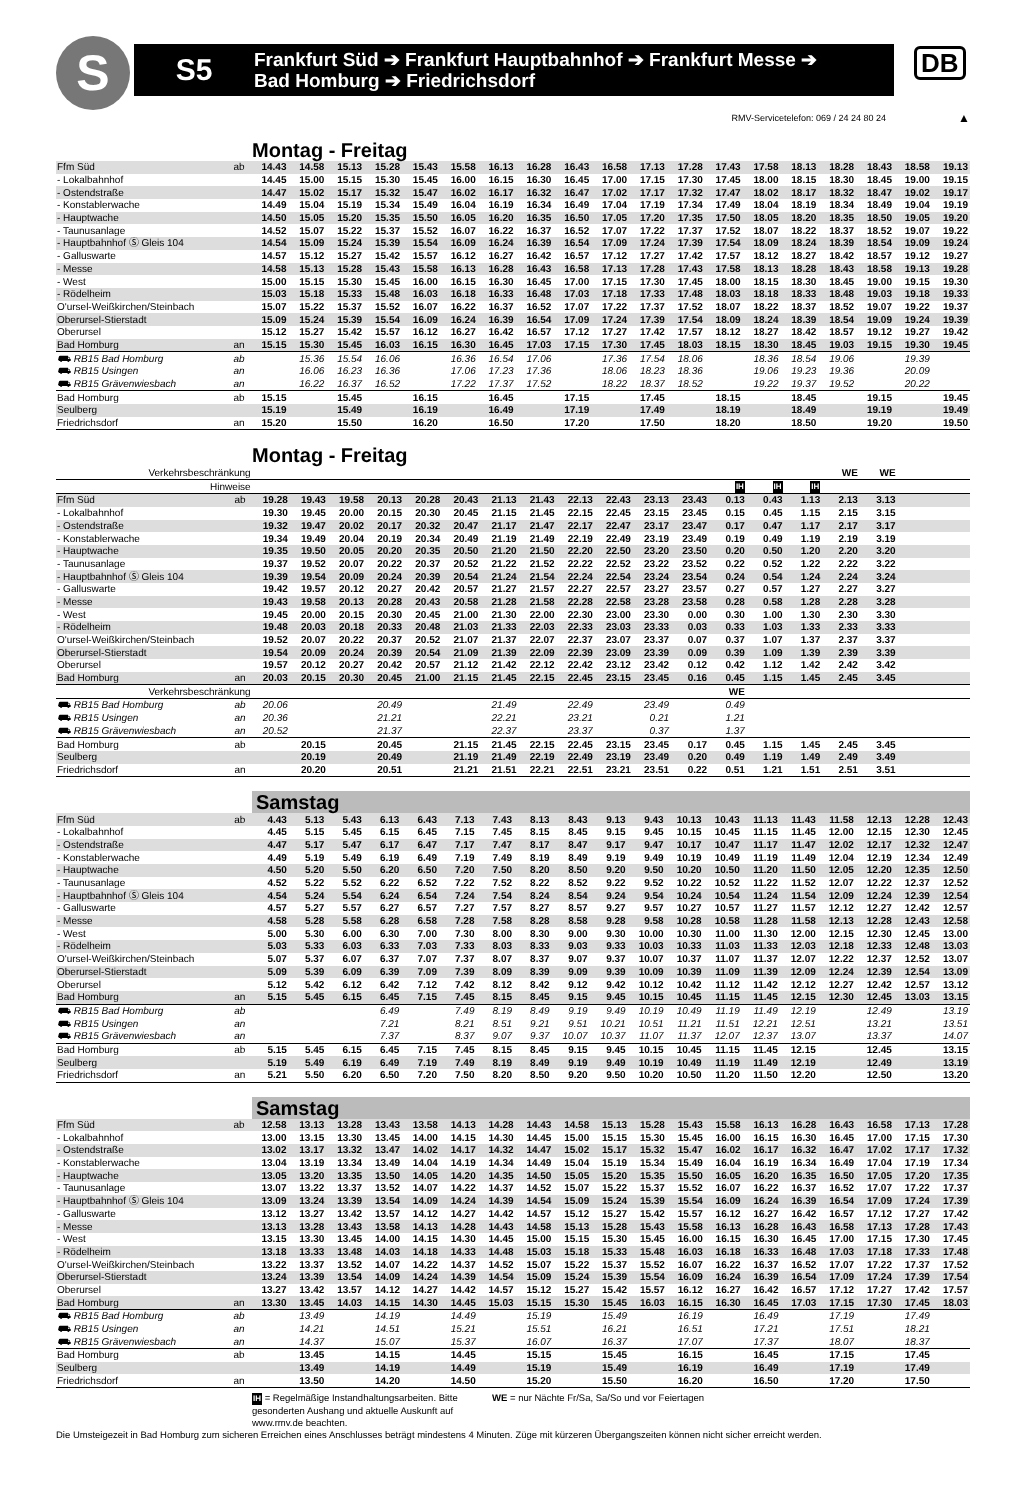S
S5
Frankfurt Süd ➔ Frankfurt Hauptbahnhof ➔ Frankfurt Messe ➔
Bad Homburg ➔ Friedrichsdorf
DB
RMV-Servicetelefon: 069 / 24 24 80 24
▲
Montag - Freitag
| Ffm Süd | ab | 14.43 | 14.58 | 15.13 | 15.28 | 15.43 | 15.58 | 16.13 | 16.28 | 16.43 | 16.58 | 17.13 | 17.28 | 17.43 | 17.58 | 18.13 | 18.28 | 18.43 | 18.58 | 19.13 |
| - Lokalbahnhof | | 14.45 | 15.00 | 15.15 | 15.30 | 15.45 | 16.00 | 16.15 | 16.30 | 16.45 | 17.00 | 17.15 | 17.30 | 17.45 | 18.00 | 18.15 | 18.30 | 18.45 | 19.00 | 19.15 |
| - Ostendstraße | | 14.47 | 15.02 | 15.17 | 15.32 | 15.47 | 16.02 | 16.17 | 16.32 | 16.47 | 17.02 | 17.17 | 17.32 | 17.47 | 18.02 | 18.17 | 18.32 | 18.47 | 19.02 | 19.17 |
| - Konstablerwache | | 14.49 | 15.04 | 15.19 | 15.34 | 15.49 | 16.04 | 16.19 | 16.34 | 16.49 | 17.04 | 17.19 | 17.34 | 17.49 | 18.04 | 18.19 | 18.34 | 18.49 | 19.04 | 19.19 |
| - Hauptwache | | 14.50 | 15.05 | 15.20 | 15.35 | 15.50 | 16.05 | 16.20 | 16.35 | 16.50 | 17.05 | 17.20 | 17.35 | 17.50 | 18.05 | 18.20 | 18.35 | 18.50 | 19.05 | 19.20 |
| - Taunusanlage | | 14.52 | 15.07 | 15.22 | 15.37 | 15.52 | 16.07 | 16.22 | 16.37 | 16.52 | 17.07 | 17.22 | 17.37 | 17.52 | 18.07 | 18.22 | 18.37 | 18.52 | 19.07 | 19.22 |
| - Hauptbahnhof Ⓢ Gleis 104 | | 14.54 | 15.09 | 15.24 | 15.39 | 15.54 | 16.09 | 16.24 | 16.39 | 16.54 | 17.09 | 17.24 | 17.39 | 17.54 | 18.09 | 18.24 | 18.39 | 18.54 | 19.09 | 19.24 |
| - Galluswarte | | 14.57 | 15.12 | 15.27 | 15.42 | 15.57 | 16.12 | 16.27 | 16.42 | 16.57 | 17.12 | 17.27 | 17.42 | 17.57 | 18.12 | 18.27 | 18.42 | 18.57 | 19.12 | 19.27 |
| - Messe | | 14.58 | 15.13 | 15.28 | 15.43 | 15.58 | 16.13 | 16.28 | 16.43 | 16.58 | 17.13 | 17.28 | 17.43 | 17.58 | 18.13 | 18.28 | 18.43 | 18.58 | 19.13 | 19.28 |
| - West | | 15.00 | 15.15 | 15.30 | 15.45 | 16.00 | 16.15 | 16.30 | 16.45 | 17.00 | 17.15 | 17.30 | 17.45 | 18.00 | 18.15 | 18.30 | 18.45 | 19.00 | 19.15 | 19.30 |
| - Rödelheim | | 15.03 | 15.18 | 15.33 | 15.48 | 16.03 | 16.18 | 16.33 | 16.48 | 17.03 | 17.18 | 17.33 | 17.48 | 18.03 | 18.18 | 18.33 | 18.48 | 19.03 | 19.18 | 19.33 |
| O'ursel-Weißkirchen/Steinbach | | 15.07 | 15.22 | 15.37 | 15.52 | 16.07 | 16.22 | 16.37 | 16.52 | 17.07 | 17.22 | 17.37 | 17.52 | 18.07 | 18.22 | 18.37 | 18.52 | 19.07 | 19.22 | 19.37 |
| Oberursel-Stierstadt | | 15.09 | 15.24 | 15.39 | 15.54 | 16.09 | 16.24 | 16.39 | 16.54 | 17.09 | 17.24 | 17.39 | 17.54 | 18.09 | 18.24 | 18.39 | 18.54 | 19.09 | 19.24 | 19.39 |
| Oberursel | | 15.12 | 15.27 | 15.42 | 15.57 | 16.12 | 16.27 | 16.42 | 16.57 | 17.12 | 17.27 | 17.42 | 17.57 | 18.12 | 18.27 | 18.42 | 18.57 | 19.12 | 19.27 | 19.42 |
| Bad Homburg | an | 15.15 | 15.30 | 15.45 | 16.03 | 16.15 | 16.30 | 16.45 | 17.03 | 17.15 | 17.30 | 17.45 | 18.03 | 18.15 | 18.30 | 18.45 | 19.03 | 19.15 | 19.30 | 19.45 |
| ⛟ RB15 Bad Homburg | ab | | 15.36 | 15.54 | 16.06 | | 16.36 | 16.54 | 17.06 | | 17.36 | 17.54 | 18.06 | | 18.36 | 18.54 | 19.06 | | 19.39 | |
| ⛟ RB15 Usingen | an | | 16.06 | 16.23 | 16.36 | | 17.06 | 17.23 | 17.36 | | 18.06 | 18.23 | 18.36 | | 19.06 | 19.23 | 19.36 | | 20.09 | |
| ⛟ RB15 Grävenwiesbach | an | | 16.22 | 16.37 | 16.52 | | 17.22 | 17.37 | 17.52 | | 18.22 | 18.37 | 18.52 | | 19.22 | 19.37 | 19.52 | | 20.22 | |
| Bad Homburg | ab | 15.15 | | 15.45 | | 16.15 | | 16.45 | | 17.15 | | 17.45 | | 18.15 | | 18.45 | | 19.15 | | 19.45 |
| Seulberg | | 15.19 | | 15.49 | | 16.19 | | 16.49 | | 17.19 | | 17.49 | | 18.19 | | 18.49 | | 19.19 | | 19.49 |
| Friedrichsdorf | an | 15.20 | | 15.50 | | 16.20 | | 16.50 | | 17.20 | | 17.50 | | 18.20 | | 18.50 | | 19.20 | | 19.50 |
Montag - Freitag
| Verkehrsbeschränkung | | | | | | | | | | | | | | | | | WE | WE | | |
| Hinweise | | | | | | | | | | | | | | IH | IH | IH | | | | |
| Ffm Süd | ab | 19.28 | 19.43 | 19.58 | 20.13 | 20.28 | 20.43 | 21.13 | 21.43 | 22.13 | 22.43 | 23.13 | 23.43 | 0.13 | 0.43 | 1.13 | 2.13 | 3.13 | | |
| - Lokalbahnhof | | 19.30 | 19.45 | 20.00 | 20.15 | 20.30 | 20.45 | 21.15 | 21.45 | 22.15 | 22.45 | 23.15 | 23.45 | 0.15 | 0.45 | 1.15 | 2.15 | 3.15 | | |
| - Ostendstraße | | 19.32 | 19.47 | 20.02 | 20.17 | 20.32 | 20.47 | 21.17 | 21.47 | 22.17 | 22.47 | 23.17 | 23.47 | 0.17 | 0.47 | 1.17 | 2.17 | 3.17 | | |
| - Konstablerwache | | 19.34 | 19.49 | 20.04 | 20.19 | 20.34 | 20.49 | 21.19 | 21.49 | 22.19 | 22.49 | 23.19 | 23.49 | 0.19 | 0.49 | 1.19 | 2.19 | 3.19 | | |
| - Hauptwache | | 19.35 | 19.50 | 20.05 | 20.20 | 20.35 | 20.50 | 21.20 | 21.50 | 22.20 | 22.50 | 23.20 | 23.50 | 0.20 | 0.50 | 1.20 | 2.20 | 3.20 | | |
| - Taunusanlage | | 19.37 | 19.52 | 20.07 | 20.22 | 20.37 | 20.52 | 21.22 | 21.52 | 22.22 | 22.52 | 23.22 | 23.52 | 0.22 | 0.52 | 1.22 | 2.22 | 3.22 | | |
| - Hauptbahnhof Ⓢ Gleis 104 | | 19.39 | 19.54 | 20.09 | 20.24 | 20.39 | 20.54 | 21.24 | 21.54 | 22.24 | 22.54 | 23.24 | 23.54 | 0.24 | 0.54 | 1.24 | 2.24 | 3.24 | | |
| - Galluswarte | | 19.42 | 19.57 | 20.12 | 20.27 | 20.42 | 20.57 | 21.27 | 21.57 | 22.27 | 22.57 | 23.27 | 23.57 | 0.27 | 0.57 | 1.27 | 2.27 | 3.27 | | |
| - Messe | | 19.43 | 19.58 | 20.13 | 20.28 | 20.43 | 20.58 | 21.28 | 21.58 | 22.28 | 22.58 | 23.28 | 23.58 | 0.28 | 0.58 | 1.28 | 2.28 | 3.28 | | |
| - West | | 19.45 | 20.00 | 20.15 | 20.30 | 20.45 | 21.00 | 21.30 | 22.00 | 22.30 | 23.00 | 23.30 | 0.00 | 0.30 | 1.00 | 1.30 | 2.30 | 3.30 | | |
| - Rödelheim | | 19.48 | 20.03 | 20.18 | 20.33 | 20.48 | 21.03 | 21.33 | 22.03 | 22.33 | 23.03 | 23.33 | 0.03 | 0.33 | 1.03 | 1.33 | 2.33 | 3.33 | | |
| O'ursel-Weißkirchen/Steinbach | | 19.52 | 20.07 | 20.22 | 20.37 | 20.52 | 21.07 | 21.37 | 22.07 | 22.37 | 23.07 | 23.37 | 0.07 | 0.37 | 1.07 | 1.37 | 2.37 | 3.37 | | |
| Oberursel-Stierstadt | | 19.54 | 20.09 | 20.24 | 20.39 | 20.54 | 21.09 | 21.39 | 22.09 | 22.39 | 23.09 | 23.39 | 0.09 | 0.39 | 1.09 | 1.39 | 2.39 | 3.39 | | |
| Oberursel | | 19.57 | 20.12 | 20.27 | 20.42 | 20.57 | 21.12 | 21.42 | 22.12 | 22.42 | 23.12 | 23.42 | 0.12 | 0.42 | 1.12 | 1.42 | 2.42 | 3.42 | | |
| Bad Homburg | an | 20.03 | 20.15 | 20.30 | 20.45 | 21.00 | 21.15 | 21.45 | 22.15 | 22.45 | 23.15 | 23.45 | 0.16 | 0.45 | 1.15 | 1.45 | 2.45 | 3.45 | | |
| Verkehrsbeschränkung | | | | | | | | | | | | | | WE | | | | | | |
| ⛟ RB15 Bad Homburg | ab | 20.06 | | | 20.49 | | | 21.49 | | 22.49 | | 23.49 | | 0.49 | | | | | | |
| ⛟ RB15 Usingen | an | 20.36 | | | 21.21 | | | 22.21 | | 23.21 | | 0.21 | | 1.21 | | | | | | |
| ⛟ RB15 Grävenwiesbach | an | 20.52 | | | 21.37 | | | 22.37 | | 23.37 | | 0.37 | | 1.37 | | | | | | |
| Bad Homburg | ab | | 20.15 | | 20.45 | | 21.15 | 21.45 | 22.15 | 22.45 | 23.15 | 23.45 | 0.17 | 0.45 | 1.15 | 1.45 | 2.45 | 3.45 | | |
| Seulberg | | | 20.19 | | 20.49 | | 21.19 | 21.49 | 22.19 | 22.49 | 23.19 | 23.49 | 0.20 | 0.49 | 1.19 | 1.49 | 2.49 | 3.49 | | |
| Friedrichsdorf | an | | 20.20 | | 20.51 | | 21.21 | 21.51 | 22.21 | 22.51 | 23.21 | 23.51 | 0.22 | 0.51 | 1.21 | 1.51 | 2.51 | 3.51 | | |
Samstag
| Ffm Süd | ab | 4.43 | 5.13 | 5.43 | 6.13 | 6.43 | 7.13 | 7.43 | 8.13 | 8.43 | 9.13 | 9.43 | 10.13 | 10.43 | 11.13 | 11.43 | 11.58 | 12.13 | 12.28 | 12.43 |
| - Lokalbahnhof | | 4.45 | 5.15 | 5.45 | 6.15 | 6.45 | 7.15 | 7.45 | 8.15 | 8.45 | 9.15 | 9.45 | 10.15 | 10.45 | 11.15 | 11.45 | 12.00 | 12.15 | 12.30 | 12.45 |
| - Ostendstraße | | 4.47 | 5.17 | 5.47 | 6.17 | 6.47 | 7.17 | 7.47 | 8.17 | 8.47 | 9.17 | 9.47 | 10.17 | 10.47 | 11.17 | 11.47 | 12.02 | 12.17 | 12.32 | 12.47 |
| - Konstablerwache | | 4.49 | 5.19 | 5.49 | 6.19 | 6.49 | 7.19 | 7.49 | 8.19 | 8.49 | 9.19 | 9.49 | 10.19 | 10.49 | 11.19 | 11.49 | 12.04 | 12.19 | 12.34 | 12.49 |
| - Hauptwache | | 4.50 | 5.20 | 5.50 | 6.20 | 6.50 | 7.20 | 7.50 | 8.20 | 8.50 | 9.20 | 9.50 | 10.20 | 10.50 | 11.20 | 11.50 | 12.05 | 12.20 | 12.35 | 12.50 |
| - Taunusanlage | | 4.52 | 5.22 | 5.52 | 6.22 | 6.52 | 7.22 | 7.52 | 8.22 | 8.52 | 9.22 | 9.52 | 10.22 | 10.52 | 11.22 | 11.52 | 12.07 | 12.22 | 12.37 | 12.52 |
| - Hauptbahnhof Ⓢ Gleis 104 | | 4.54 | 5.24 | 5.54 | 6.24 | 6.54 | 7.24 | 7.54 | 8.24 | 8.54 | 9.24 | 9.54 | 10.24 | 10.54 | 11.24 | 11.54 | 12.09 | 12.24 | 12.39 | 12.54 |
| - Galluswarte | | 4.57 | 5.27 | 5.57 | 6.27 | 6.57 | 7.27 | 7.57 | 8.27 | 8.57 | 9.27 | 9.57 | 10.27 | 10.57 | 11.27 | 11.57 | 12.12 | 12.27 | 12.42 | 12.57 |
| - Messe | | 4.58 | 5.28 | 5.58 | 6.28 | 6.58 | 7.28 | 7.58 | 8.28 | 8.58 | 9.28 | 9.58 | 10.28 | 10.58 | 11.28 | 11.58 | 12.13 | 12.28 | 12.43 | 12.58 |
| - West | | 5.00 | 5.30 | 6.00 | 6.30 | 7.00 | 7.30 | 8.00 | 8.30 | 9.00 | 9.30 | 10.00 | 10.30 | 11.00 | 11.30 | 12.00 | 12.15 | 12.30 | 12.45 | 13.00 |
| - Rödelheim | | 5.03 | 5.33 | 6.03 | 6.33 | 7.03 | 7.33 | 8.03 | 8.33 | 9.03 | 9.33 | 10.03 | 10.33 | 11.03 | 11.33 | 12.03 | 12.18 | 12.33 | 12.48 | 13.03 |
| O'ursel-Weißkirchen/Steinbach | | 5.07 | 5.37 | 6.07 | 6.37 | 7.07 | 7.37 | 8.07 | 8.37 | 9.07 | 9.37 | 10.07 | 10.37 | 11.07 | 11.37 | 12.07 | 12.22 | 12.37 | 12.52 | 13.07 |
| Oberursel-Stierstadt | | 5.09 | 5.39 | 6.09 | 6.39 | 7.09 | 7.39 | 8.09 | 8.39 | 9.09 | 9.39 | 10.09 | 10.39 | 11.09 | 11.39 | 12.09 | 12.24 | 12.39 | 12.54 | 13.09 |
| Oberursel | | 5.12 | 5.42 | 6.12 | 6.42 | 7.12 | 7.42 | 8.12 | 8.42 | 9.12 | 9.42 | 10.12 | 10.42 | 11.12 | 11.42 | 12.12 | 12.27 | 12.42 | 12.57 | 13.12 |
| Bad Homburg | an | 5.15 | 5.45 | 6.15 | 6.45 | 7.15 | 7.45 | 8.15 | 8.45 | 9.15 | 9.45 | 10.15 | 10.45 | 11.15 | 11.45 | 12.15 | 12.30 | 12.45 | 13.03 | 13.15 |
| ⛟ RB15 Bad Homburg | ab | | | | 6.49 | | 7.49 | 8.19 | 8.49 | 9.19 | 9.49 | 10.19 | 10.49 | 11.19 | 11.49 | 12.19 | | 12.49 | | 13.19 |
| ⛟ RB15 Usingen | an | | | | 7.21 | | 8.21 | 8.51 | 9.21 | 9.51 | 10.21 | 10.51 | 11.21 | 11.51 | 12.21 | 12.51 | | 13.21 | | 13.51 |
| ⛟ RB15 Grävenwiesbach | an | | | | 7.37 | | 8.37 | 9.07 | 9.37 | 10.07 | 10.37 | 11.07 | 11.37 | 12.07 | 12.37 | 13.07 | | 13.37 | | 14.07 |
| Bad Homburg | ab | 5.15 | 5.45 | 6.15 | 6.45 | 7.15 | 7.45 | 8.15 | 8.45 | 9.15 | 9.45 | 10.15 | 10.45 | 11.15 | 11.45 | 12.15 | | 12.45 | | 13.15 |
| Seulberg | | 5.19 | 5.49 | 6.19 | 6.49 | 7.19 | 7.49 | 8.19 | 8.49 | 9.19 | 9.49 | 10.19 | 10.49 | 11.19 | 11.49 | 12.19 | | 12.49 | | 13.19 |
| Friedrichsdorf | an | 5.21 | 5.50 | 6.20 | 6.50 | 7.20 | 7.50 | 8.20 | 8.50 | 9.20 | 9.50 | 10.20 | 10.50 | 11.20 | 11.50 | 12.20 | | 12.50 | | 13.20 |
Samstag
| Ffm Süd | ab | 12.58 | 13.13 | 13.28 | 13.43 | 13.58 | 14.13 | 14.28 | 14.43 | 14.58 | 15.13 | 15.28 | 15.43 | 15.58 | 16.13 | 16.28 | 16.43 | 16.58 | 17.13 | 17.28 |
| - Lokalbahnhof | | 13.00 | 13.15 | 13.30 | 13.45 | 14.00 | 14.15 | 14.30 | 14.45 | 15.00 | 15.15 | 15.30 | 15.45 | 16.00 | 16.15 | 16.30 | 16.45 | 17.00 | 17.15 | 17.30 |
| - Ostendstraße | | 13.02 | 13.17 | 13.32 | 13.47 | 14.02 | 14.17 | 14.32 | 14.47 | 15.02 | 15.17 | 15.32 | 15.47 | 16.02 | 16.17 | 16.32 | 16.47 | 17.02 | 17.17 | 17.32 |
| - Konstablerwache | | 13.04 | 13.19 | 13.34 | 13.49 | 14.04 | 14.19 | 14.34 | 14.49 | 15.04 | 15.19 | 15.34 | 15.49 | 16.04 | 16.19 | 16.34 | 16.49 | 17.04 | 17.19 | 17.34 |
| - Hauptwache | | 13.05 | 13.20 | 13.35 | 13.50 | 14.05 | 14.20 | 14.35 | 14.50 | 15.05 | 15.20 | 15.35 | 15.50 | 16.05 | 16.20 | 16.35 | 16.50 | 17.05 | 17.20 | 17.35 |
| - Taunusanlage | | 13.07 | 13.22 | 13.37 | 13.52 | 14.07 | 14.22 | 14.37 | 14.52 | 15.07 | 15.22 | 15.37 | 15.52 | 16.07 | 16.22 | 16.37 | 16.52 | 17.07 | 17.22 | 17.37 |
| - Hauptbahnhof Ⓢ Gleis 104 | | 13.09 | 13.24 | 13.39 | 13.54 | 14.09 | 14.24 | 14.39 | 14.54 | 15.09 | 15.24 | 15.39 | 15.54 | 16.09 | 16.24 | 16.39 | 16.54 | 17.09 | 17.24 | 17.39 |
| - Galluswarte | | 13.12 | 13.27 | 13.42 | 13.57 | 14.12 | 14.27 | 14.42 | 14.57 | 15.12 | 15.27 | 15.42 | 15.57 | 16.12 | 16.27 | 16.42 | 16.57 | 17.12 | 17.27 | 17.42 |
| - Messe | | 13.13 | 13.28 | 13.43 | 13.58 | 14.13 | 14.28 | 14.43 | 14.58 | 15.13 | 15.28 | 15.43 | 15.58 | 16.13 | 16.28 | 16.43 | 16.58 | 17.13 | 17.28 | 17.43 |
| - West | | 13.15 | 13.30 | 13.45 | 14.00 | 14.15 | 14.30 | 14.45 | 15.00 | 15.15 | 15.30 | 15.45 | 16.00 | 16.15 | 16.30 | 16.45 | 17.00 | 17.15 | 17.30 | 17.45 |
| - Rödelheim | | 13.18 | 13.33 | 13.48 | 14.03 | 14.18 | 14.33 | 14.48 | 15.03 | 15.18 | 15.33 | 15.48 | 16.03 | 16.18 | 16.33 | 16.48 | 17.03 | 17.18 | 17.33 | 17.48 |
| O'ursel-Weißkirchen/Steinbach | | 13.22 | 13.37 | 13.52 | 14.07 | 14.22 | 14.37 | 14.52 | 15.07 | 15.22 | 15.37 | 15.52 | 16.07 | 16.22 | 16.37 | 16.52 | 17.07 | 17.22 | 17.37 | 17.52 |
| Oberursel-Stierstadt | | 13.24 | 13.39 | 13.54 | 14.09 | 14.24 | 14.39 | 14.54 | 15.09 | 15.24 | 15.39 | 15.54 | 16.09 | 16.24 | 16.39 | 16.54 | 17.09 | 17.24 | 17.39 | 17.54 |
| Oberursel | | 13.27 | 13.42 | 13.57 | 14.12 | 14.27 | 14.42 | 14.57 | 15.12 | 15.27 | 15.42 | 15.57 | 16.12 | 16.27 | 16.42 | 16.57 | 17.12 | 17.27 | 17.42 | 17.57 |
| Bad Homburg | an | 13.30 | 13.45 | 14.03 | 14.15 | 14.30 | 14.45 | 15.03 | 15.15 | 15.30 | 15.45 | 16.03 | 16.15 | 16.30 | 16.45 | 17.03 | 17.15 | 17.30 | 17.45 | 18.03 |
| ⛟ RB15 Bad Homburg | ab | | 13.49 | | 14.19 | | 14.49 | | 15.19 | | 15.49 | | 16.19 | | 16.49 | | 17.19 | | 17.49 | |
| ⛟ RB15 Usingen | an | | 14.21 | | 14.51 | | 15.21 | | 15.51 | | 16.21 | | 16.51 | | 17.21 | | 17.51 | | 18.21 | |
| ⛟ RB15 Grävenwiesbach | an | | 14.37 | | 15.07 | | 15.37 | | 16.07 | | 16.37 | | 17.07 | | 17.37 | | 18.07 | | 18.37 | |
| Bad Homburg | ab | | 13.45 | | 14.15 | | 14.45 | | 15.15 | | 15.45 | | 16.15 | | 16.45 | | 17.15 | | 17.45 | |
| Seulberg | | | 13.49 | | 14.19 | | 14.49 | | 15.19 | | 15.49 | | 16.19 | | 16.49 | | 17.19 | | 17.49 | |
| Friedrichsdorf | an | | 13.50 | | 14.20 | | 14.50 | | 15.20 | | 15.50 | | 16.20 | | 16.50 | | 17.20 | | 17.50 | |
IH = Regelmäßige Instandhaltungsarbeiten. Bitte gesonderten Aushang und aktuelle Auskunft auf www.rmv.de beachten.
WE = nur Nächte Fr/Sa, Sa/So und vor Feiertagen
Die Umsteigezeit in Bad Homburg zum sicheren Erreichen eines Anschlusses beträgt mindestens 4 Minuten. Züge mit kürzeren Übergangszeiten können nicht sicher erreicht werden.